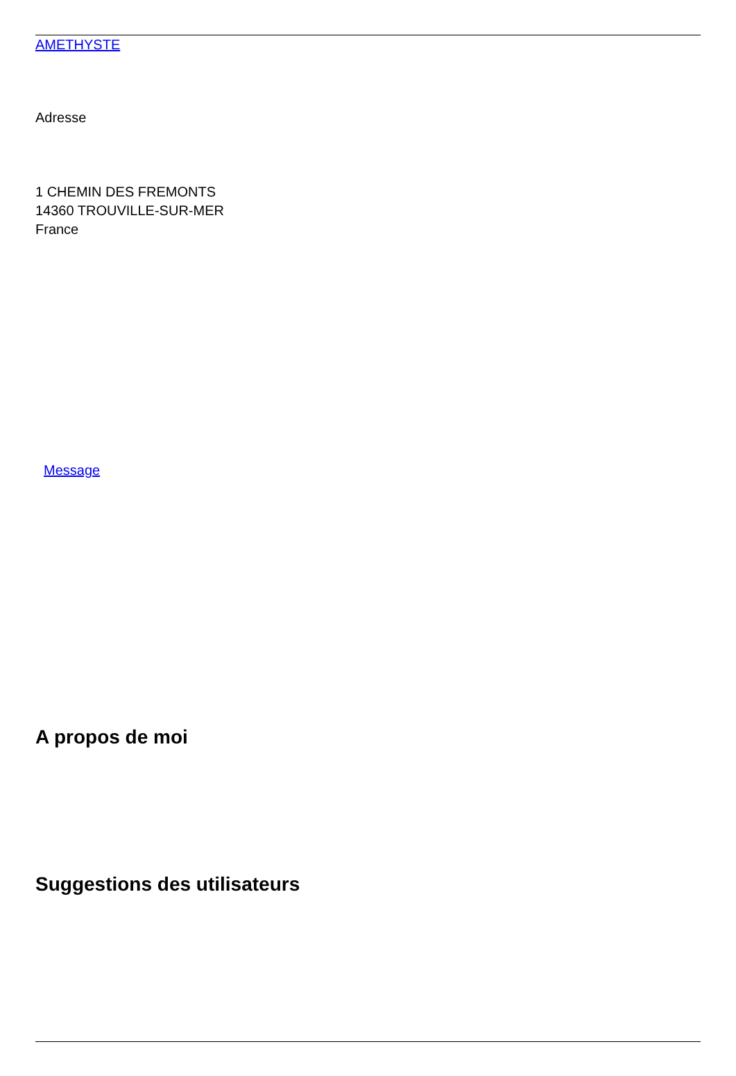AMETHYSTE
Adresse
1 CHEMIN DES FREMONTS
14360 TROUVILLE-SUR-MER
France
Message
A propos de moi
Suggestions des utilisateurs